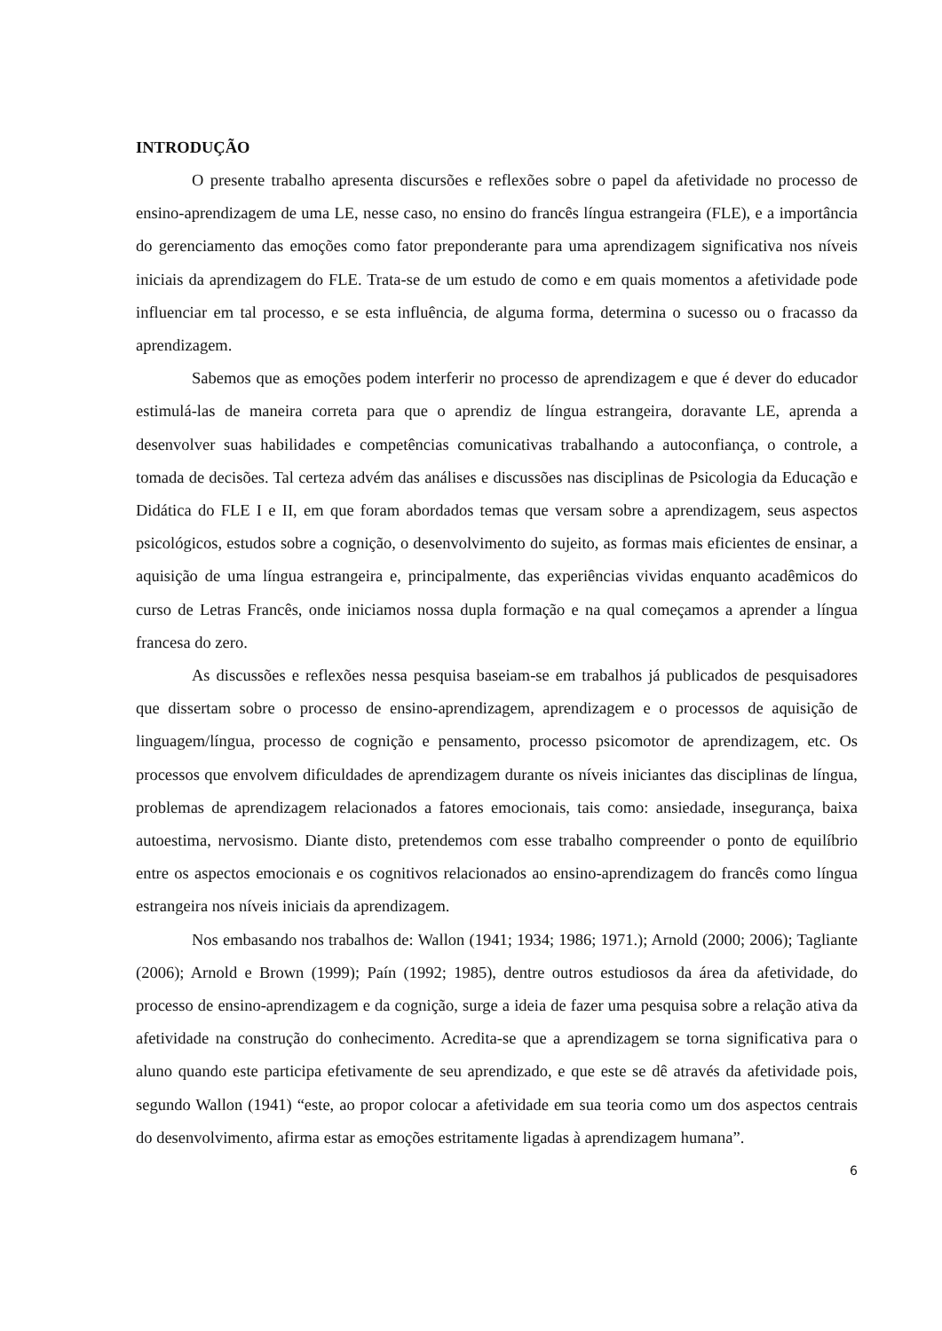INTRODUÇÃO
O presente trabalho apresenta discursões e reflexões sobre o papel da afetividade no processo de ensino-aprendizagem de uma LE, nesse caso, no ensino do francês língua estrangeira (FLE), e a importância do gerenciamento das emoções como fator preponderante para uma aprendizagem significativa nos níveis iniciais da aprendizagem do FLE. Trata-se de um estudo de como e em quais momentos a afetividade pode influenciar em tal processo, e se esta influência, de alguma forma, determina o sucesso ou o fracasso da aprendizagem.
Sabemos que as emoções podem interferir no processo de aprendizagem e que é dever do educador estimulá-las de maneira correta para que o aprendiz de língua estrangeira, doravante LE, aprenda a desenvolver suas habilidades e competências comunicativas trabalhando a autoconfiança, o controle, a tomada de decisões. Tal certeza advém das análises e discussões nas disciplinas de Psicologia da Educação e Didática do FLE I e II, em que foram abordados temas que versam sobre a aprendizagem, seus aspectos psicológicos, estudos sobre a cognição, o desenvolvimento do sujeito, as formas mais eficientes de ensinar, a aquisição de uma língua estrangeira e, principalmente, das experiências vividas enquanto acadêmicos do curso de Letras Francês, onde iniciamos nossa dupla formação e na qual começamos a aprender a língua francesa do zero.
As discussões e reflexões nessa pesquisa baseiam-se em trabalhos já publicados de pesquisadores que dissertam sobre o processo de ensino-aprendizagem, aprendizagem e o processos de aquisição de linguagem/língua, processo de cognição e pensamento, processo psicomotor de aprendizagem, etc. Os processos que envolvem dificuldades de aprendizagem durante os níveis iniciantes das disciplinas de língua, problemas de aprendizagem relacionados a fatores emocionais, tais como: ansiedade, insegurança, baixa autoestima, nervosismo. Diante disto, pretendemos com esse trabalho compreender o ponto de equilíbrio entre os aspectos emocionais e os cognitivos relacionados ao ensino-aprendizagem do francês como língua estrangeira nos níveis iniciais da aprendizagem.
Nos embasando nos trabalhos de: Wallon (1941; 1934; 1986; 1971.); Arnold (2000; 2006); Tagliante (2006); Arnold e Brown (1999); Paín (1992; 1985), dentre outros estudiosos da área da afetividade, do processo de ensino-aprendizagem e da cognição, surge a ideia de fazer uma pesquisa sobre a relação ativa da afetividade na construção do conhecimento. Acredita-se que a aprendizagem se torna significativa para o aluno quando este participa efetivamente de seu aprendizado, e que este se dê através da afetividade pois, segundo Wallon (1941) “este, ao propor colocar a afetividade em sua teoria como um dos aspectos centrais do desenvolvimento, afirma estar as emoções estritamente ligadas à aprendizagem humana”.
6